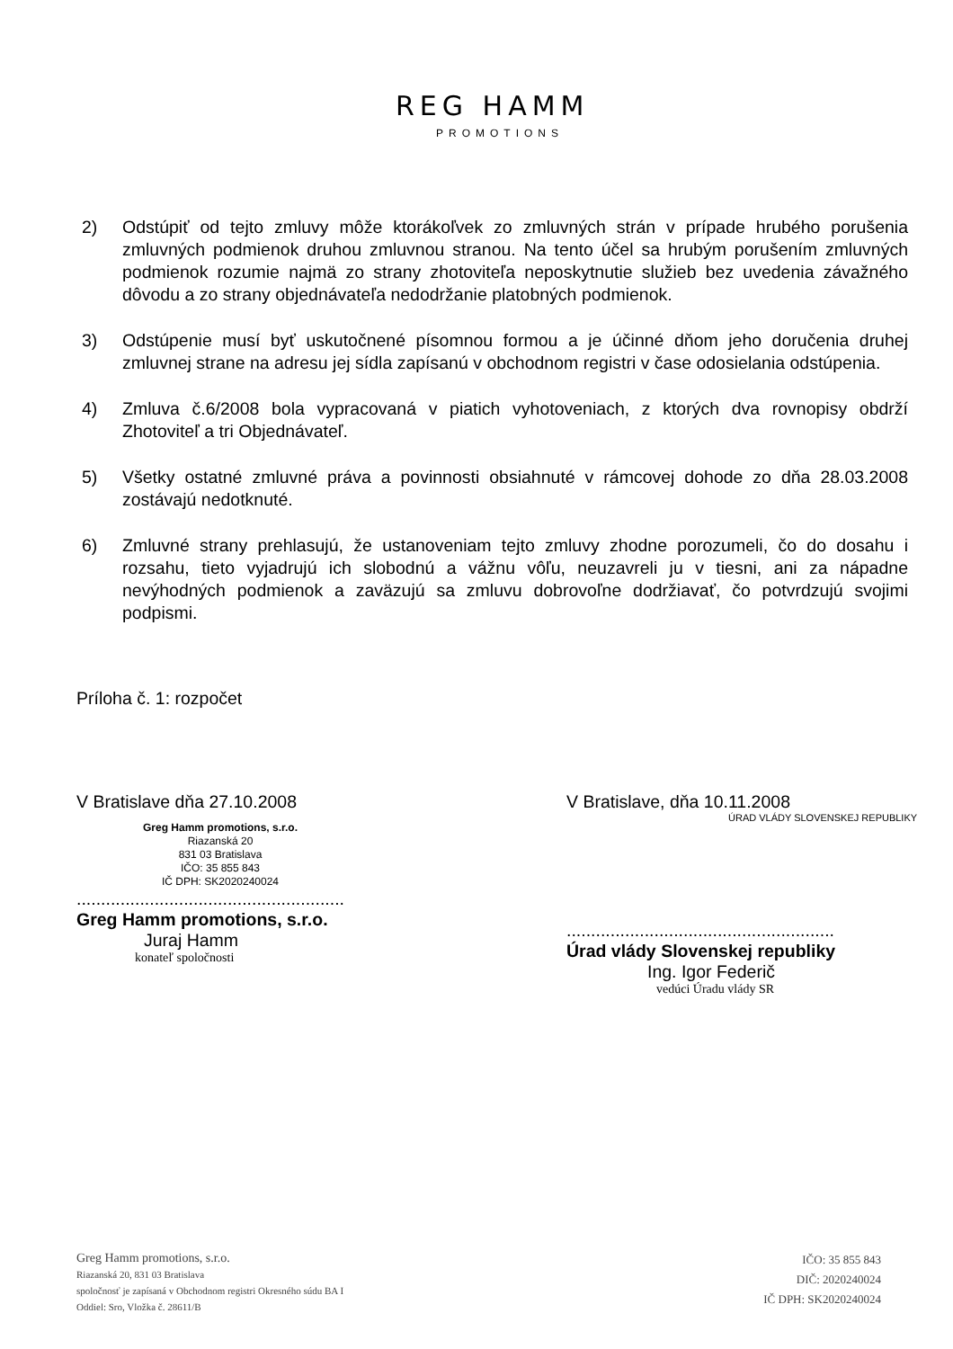REG HAMM
PROMOTIONS
2) Odstúpiť od tejto zmluvy môže ktorákoľvek zo zmluvných strán v prípade hrubého porušenia zmluvných podmienok druhou zmluvnou stranou. Na tento účel sa hrubým porušením zmluvných podmienok rozumie najmä zo strany zhotoviteľa neposkytnutie služieb bez uvedenia závažného dôvodu a zo strany objednávateľa nedodržanie platobných podmienok.
3) Odstúpenie musí byť uskutočnené písomnou formou a je účinné dňom jeho doručenia druhej zmluvnej strane na adresu jej sídla zapísanú v obchodnom registri v čase odosielania odstúpenia.
4) Zmluva č.6/2008 bola vypracovaná v piatich vyhotoveniach, z ktorých dva rovnopisy obdrží Zhotoviteľ a tri Objednávateľ.
5) Všetky ostatné zmluvné práva a povinnosti obsiahnuté v rámcovej dohode zo dňa 28.03.2008 zostávajú nedotknuté.
6) Zmluvné strany prehlasujú, že ustanoveniam tejto zmluvy zhodne porozumeli, čo do dosahu i rozsahu, tieto vyjadrujú ich slobodnú a vážnu vôľu, neuzavreli ju v tiesni, ani za nápadne nevýhodných podmienok a zaväzujú sa zmluvu dobrovoľne dodržiavať, čo potvrdzujú svojimi podpismi.
Príloha č. 1: rozpočet
V Bratislave dňa 27.10.2008
Greg Hamm promotions, s.r.o.
Riazanská 20
831 03 Bratislava
IČO: 35 855 843
IČ DPH: SK2020240024
.......................................................
Greg Hamm promotions, s.r.o.
Juraj Hamm
konateľ spoločnosti
V Bratislave, dňa 10.11.2008
ÚRAD VLÁDY SLOVENSKEJ REPUBLIKY
.......................................................
Úrad vlády Slovenskej republiky
Ing. Igor Federič
vedúci Úradu vlády SR
Greg Hamm promotions, s.r.o.
Riazanská 20, 831 03 Bratislava
spoločnosť je zapísaná v Obchodnom registri Okresného súdu BA I
Oddiel: Sro, Vložka č. 28611/B
IČO: 35 855 843
DIČ: 2020240024
IČ DPH: SK2020240024